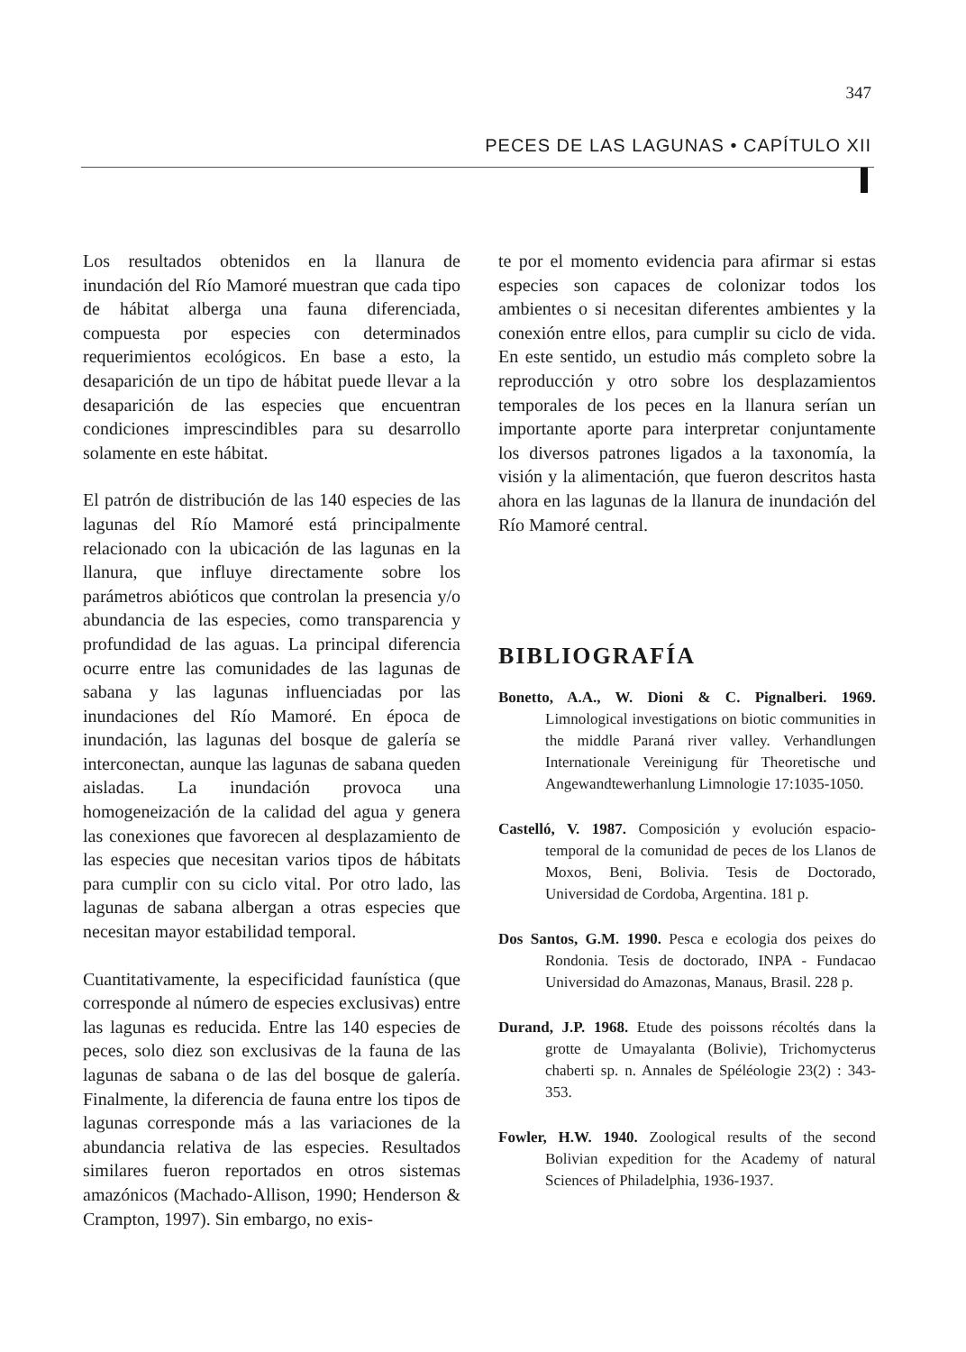347
PECES DE LAS LAGUNAS • CAPÍTULO XII
Los resultados obtenidos en la llanura de inundación del Río Mamoré muestran que cada tipo de hábitat alberga una fauna diferenciada, compuesta por especies con determinados requerimientos ecológicos. En base a esto, la desaparición de un tipo de hábitat puede llevar a la desaparición de las especies que encuentran condiciones imprescindibles para su desarrollo solamente en este hábitat.
El patrón de distribución de las 140 especies de las lagunas del Río Mamoré está principalmente relacionado con la ubicación de las lagunas en la llanura, que influye directamente sobre los parámetros abióticos que controlan la presencia y/o abundancia de las especies, como transparencia y profundidad de las aguas. La principal diferencia ocurre entre las comunidades de las lagunas de sabana y las lagunas influenciadas por las inundaciones del Río Mamoré. En época de inundación, las lagunas del bosque de galería se interconectan, aunque las lagunas de sabana queden aisladas. La inundación provoca una homogeneización de la calidad del agua y genera las conexiones que favorecen al desplazamiento de las especies que necesitan varios tipos de hábitats para cumplir con su ciclo vital. Por otro lado, las lagunas de sabana albergan a otras especies que necesitan mayor estabilidad temporal.
Cuantitativamente, la especificidad faunística (que corresponde al número de especies exclusivas) entre las lagunas es reducida. Entre las 140 especies de peces, solo diez son exclusivas de la fauna de las lagunas de sabana o de las del bosque de galería. Finalmente, la diferencia de fauna entre los tipos de lagunas corresponde más a las variaciones de la abundancia relativa de las especies. Resultados similares fueron reportados en otros sistemas amazónicos (Machado-Allison, 1990; Henderson & Crampton, 1997). Sin embargo, no exis-
te por el momento evidencia para afirmar si estas especies son capaces de colonizar todos los ambientes o si necesitan diferentes ambientes y la conexión entre ellos, para cumplir su ciclo de vida. En este sentido, un estudio más completo sobre la reproducción y otro sobre los desplazamientos temporales de los peces en la llanura serían un importante aporte para interpretar conjuntamente los diversos patrones ligados a la taxonomía, la visión y la alimentación, que fueron descritos hasta ahora en las lagunas de la llanura de inundación del Río Mamoré central.
BIBLIOGRAFÍA
Bonetto, A.A., W. Dioni & C. Pignalberi. 1969. Limnological investigations on biotic communities in the middle Paraná river valley. Verhandlungen Internationale Vereinigung für Theoretische und Angewandtewerhanlung Limnologie 17:1035-1050.
Castelló, V. 1987. Composición y evolución espacio-temporal de la comunidad de peces de los Llanos de Moxos, Beni, Bolivia. Tesis de Doctorado, Universidad de Cordoba, Argentina. 181 p.
Dos Santos, G.M. 1990. Pesca e ecologia dos peixes do Rondonia. Tesis de doctorado, INPA - Fundacao Universidad do Amazonas, Manaus, Brasil. 228 p.
Durand, J.P. 1968. Etude des poissons récoltés dans la grotte de Umayalanta (Bolivie), Trichomycterus chaberti sp. n. Annales de Spéléologie 23(2) : 343-353.
Fowler, H.W. 1940. Zoological results of the second Bolivian expedition for the Academy of natural Sciences of Philadelphia, 1936-1937.